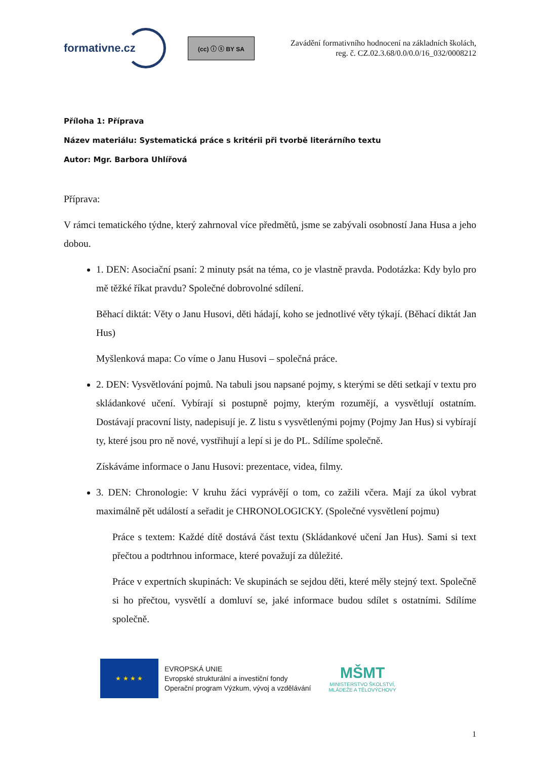formativne.cz
(cc) ⓘ ⓢ BY SA
Zavádění formativního hodnocení na základních školách,
reg. č. CZ.02.3.68/0.0/0.0/16_032/0008212
Příloha 1: Příprava
Název materiálu: Systematická práce s kritérii při tvorbě literárního textu
Autor: Mgr. Barbora Uhlířová
Příprava:
V rámci tematického týdne, který zahrnoval více předmětů, jsme se zabývali osobností Jana Husa a jeho dobou.
1. DEN: Asociační psaní: 2 minuty psát na téma, co je vlastně pravda. Podotázka: Kdy bylo pro mě těžké říkat pravdu? Společné dobrovolné sdílení.
Běhací diktát: Věty o Janu Husovi, děti hádají, koho se jednotlivé věty týkají. (Běhací diktát Jan Hus)
Myšlenková mapa: Co víme o Janu Husovi – společná práce.
2. DEN: Vysvětlování pojmů. Na tabuli jsou napsané pojmy, s kterými se děti setkají v textu pro skládankové učení. Vybírají si postupně pojmy, kterým rozumějí, a vysvětlují ostatním. Dostávají pracovní listy, nadepisují je. Z listu s vysvětlenými pojmy (Pojmy Jan Hus) si vybírají ty, které jsou pro ně nové, vystřihují a lepí si je do PL. Sdílíme společně.
Získáváme informace o Janu Husovi: prezentace, videa, filmy.
3. DEN: Chronologie: V kruhu žáci vyprávějí o tom, co zažili včera. Mají za úkol vybrat maximálně pět událostí a seřadit je CHRONOLOGICKY. (Společné vysvětlení pojmu)
Práce s textem: Každé dítě dostává část textu (Skládankové učení Jan Hus). Sami si text přečtou a podtrhnou informace, které považují za důležité.
Práce v expertních skupinách: Ve skupinách se sejdou děti, které měly stejný text. Společně si ho přečtou, vysvětlí a domluví se, jaké informace budou sdílet s ostatními. Sdílíme společně.
★ ★ ★ ★
EVROPSKÁ UNIE
Evropské strukturální a investiční fondy
Operační program Výzkum, vývoj a vzdělávání
MŠMT
MINISTERSTVO ŠKOLSTVÍ,
MLÁDEŽE A TĚLOVÝCHOVY
1